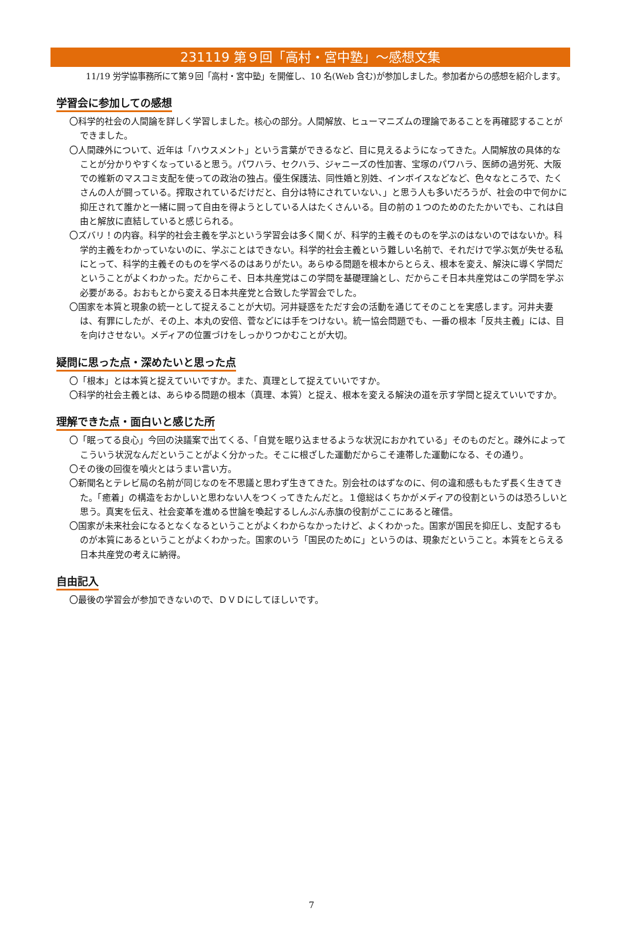231119 第９回「高村・宮中塾」～感想文集
11/19 労学協事務所にて第９回「高村・宮中塾」を開催し、10 名(Web 含む)が参加しました。参加者からの感想を紹介します。
学習会に参加しての感想
〇科学的社会の人間論を詳しく学習しました。核心の部分。人間解放、ヒューマニズムの理論であることを再確認することができました。
〇人間疎外について、近年は「ハウスメント」という言葉ができるなど、目に見えるようになってきた。人間解放の具体的なことが分かりやすくなっていると思う。パワハラ、セクハラ、ジャニーズの性加害、宝塚のパワハラ、医師の過労死、大阪での維新のマスコミ支配を使っての政治の独占。優生保護法、同性婚と別姓、インボイスなどなど、色々なところで、たくさんの人が闘っている。搾取されているだけだと、自分は特にされていない、」と思う人も多いだろうが、社会の中で何かに抑圧されて誰かと一緒に闘って自由を得ようとしている人はたくさんいる。目の前の１つのためのたたかいでも、これは自由と解放に直結していると感じられる。
〇ズバリ！の内容。科学的社会主義を学ぶという学習会は多く聞くが、科学的主義そのものを学ぶのはないのではないか。科学的主義をわかっていないのに、学ぶことはできない。科学的社会主義という難しい名前で、それだけで学ぶ気が失せる私にとって、科学的主義そのものを学べるのはありがたい。あらゆる問題を根本からとらえ、根本を変え、解決に導く学問だということがよくわかった。だからこそ、日本共産党はこの学問を基礎理論とし、だからこそ日本共産党はこの学問を学ぶ必要がある。おおもとから変える日本共産党と合致した学習会でした。
〇国家を本質と現象の統一として捉えることが大切。河井疑惑をただす会の活動を通じてそのことを実感します。河井夫妻は、有罪にしたが、その上、本丸の安倍、菅などには手をつけない。統一協会問題でも、一番の根本「反共主義」には、目を向けさせない。メディアの位置づけをしっかりつかむことが大切。
疑問に思った点・深めたいと思った点
〇「根本」とは本質と捉えていいですか。また、真理として捉えていいですか。
〇科学的社会主義とは、あらゆる問題の根本（真理、本質）と捉え、根本を変える解決の道を示す学問と捉えていいですか。
理解できた点・面白いと感じた所
〇「眠ってる良心」今回の決議案で出てくる、「自覚を眠り込ませるような状況におかれている」そのものだと。疎外によってこういう状況なんだということがよく分かった。そこに根ざした運動だからこそ連帯した運動になる、その通り。
〇その後の回復を噴火とはうまい言い方。
〇新聞名とテレビ局の名前が同じなのを不思議と思わず生きてきた。別会社のはずなのに、何の違和感ももたず長く生きてきた。「癒着」の構造をおかしいと思わない人をつくってきたんだと。１億総はくちかがメディアの役割というのは恐ろしいと思う。真実を伝え、社会変革を進める世論を喚起するしんぶん赤旗の役割がここにあると確信。
〇国家が未来社会になるとなくなるということがよくわからなかったけど、よくわかった。国家が国民を抑圧し、支配するものが本質にあるということがよくわかった。国家のいう「国民のために」というのは、現象だということ。本質をとらえる日本共産党の考えに納得。
自由記入
〇最後の学習会が参加できないので、ＤＶＤにしてほしいです。
7